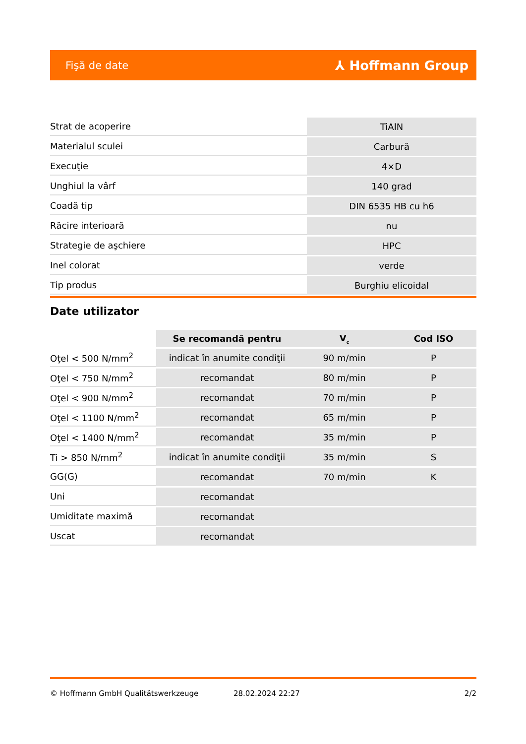Fişă de date ⅄ Hoffmann Group
| Strat de acoperire | TiAlN |
| Materialul sculei | Carbură |
| Execuţie | 4×D |
| Unghiul la vârf | 140 grad |
| Coadă tip | DIN 6535 HB cu h6 |
| Răcire interioară | nu |
| Strategie de aşchiere | HPC |
| Inel colorat | verde |
| Tip produs | Burghiu elicoidal |
Date utilizator
| | Se recomandă pentru | V<sub>c</sub> | Cod ISO |
| --- | --- | --- | --- |
| Oţel < 500 N/mm<sup>2</sup> | indicat în anumite condiţii | 90 m/min | P |
| Oţel < 750 N/mm<sup>2</sup> | recomandat | 80 m/min | P |
| Oţel < 900 N/mm<sup>2</sup> | recomandat | 70 m/min | P |
| Oţel < 1100 N/mm<sup>2</sup> | recomandat | 65 m/min | P |
| Oţel < 1400 N/mm<sup>2</sup> | recomandat | 35 m/min | P |
| Ti > 850 N/mm<sup>2</sup> | indicat în anumite condiţii | 35 m/min | S |
| GG(G) | recomandat | 70 m/min | K |
| Uni | recomandat | | |
| Umiditate maximă | recomandat | | |
| Uscat | recomandat | | |
© Hoffmann GmbH Qualitätswerkzeuge 28.02.2024 22:27 2/2